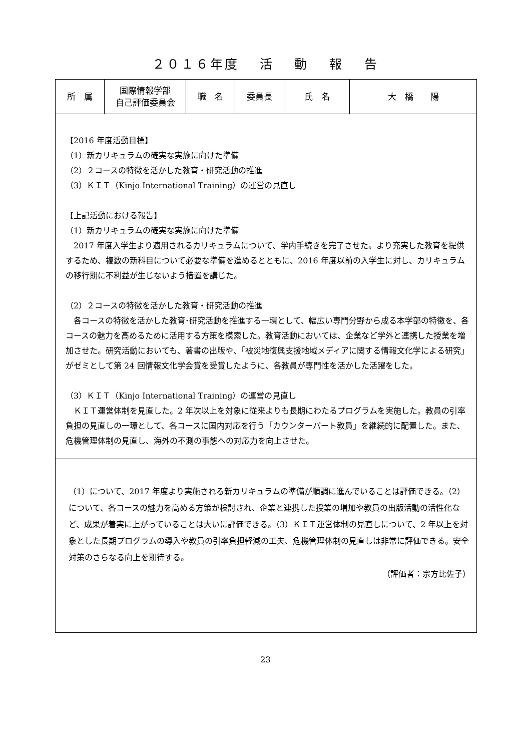２０１６年度　 活　 動　 報　 告
| 所 属 | 国際情報学部 自己評価委員会 | 職 名 | 委員長 | 氏 名 | 大 橋 陽 |
| 【2016 年度活動目標】 （1）新カリキュラムの確実な実施に向けた準備 （2）２コースの特徴を活かした教育・研究活動の推進 （3）ＫＩＴ（Kinjo International Training）の運営の見直し 【上記活動における報告】 （1）新カリキュラムの確実な実施に向けた準備 2017 年度入学生より適用されるカリキュラムについて、学内手続きを完了させた。より充実した教育を提供するため、複数の新科目について必要な準備を進めるとともに、2016 年度以前の入学生に対し、カリキュラムの移行期に不利益が生じないよう措置を講じた。 （2）２コースの特徴を活かした教育・研究活動の推進 各コースの特徴を活かした教育･研究活動を推進する一環として、幅広い専門分野から成る本学部の特徴を、各コースの魅力を高めるために活用する方策を模索した。教育活動においては、企業など学外と連携した授業を増加させた。研究活動においても、著書の出版や、「被災地復興支援地域メディアに関する情報文化学による研究」がゼミとして第 24 回情報文化学会賞を受賞したように、各教員が専門性を活かした活躍をした。 （3）ＫＩＴ（Kinjo International Training）の運営の見直し ＫＩＴ運営体制を見直した。2 年次以上を対象に従来よりも長期にわたるプログラムを実施した。教員の引率負担の見直しの一環として、各コースに国内対応を行う「カウンターパート教員」を継続的に配置した。また、危機管理体制の見直し、海外の不測の事態への対応力を向上させた。 | | | | | |
| （1）について、2017 年度より実施される新カリキュラムの準備が順調に進んでいることは評価できる。（2）について、各コースの魅力を高める方策が検討され、企業と連携した授業の増加や教員の出版活動の活性化など、成果が着実に上がっていることは大いに評価できる。（3）ＫＩＴ運営体制の見直しについて、2 年以上を対象とした長期プログラムの導入や教員の引率負担軽減の工夫、危機管理体制の見直しは非常に評価できる。安全対策のさらなる向上を期待する。 （評価者：宗方比佐子） | | | | | |
23